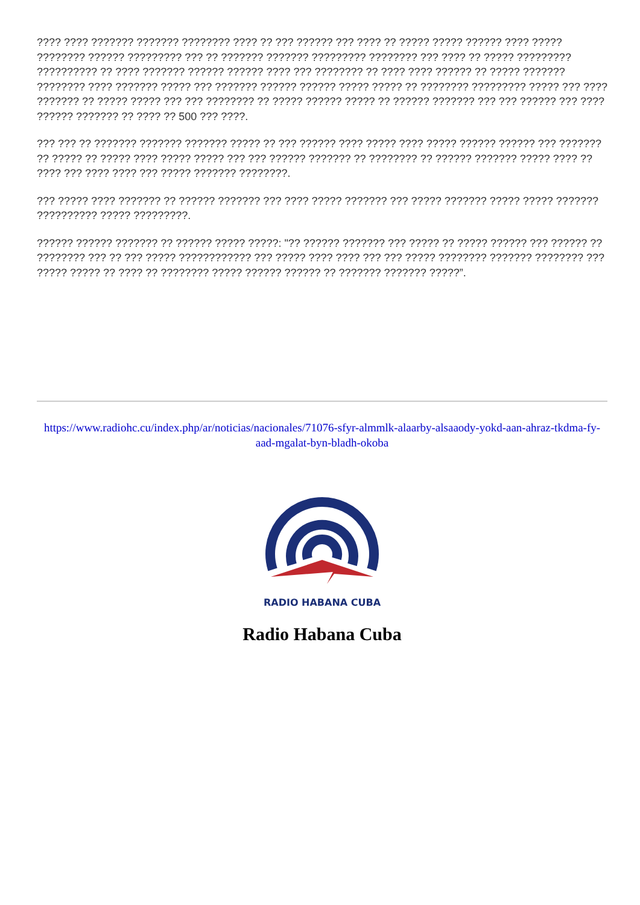???? ???? ??????? ??????? ???????? ???? ?? ??? ?????? ??? ???? ?? ????? ????? ?????? ???? ????? ???????? ?????? ????????? ??? ?? ??????? ??????? ????????? ???????? ??? ???? ?? ????? ????????? ?????????? ?? ???? ??????? ?????? ?????? ???? ??? ???????? ?? ???? ???? ?????? ?? ????? ??????? ???????? ???? ??????? ????? ??? ??????? ?????? ?????? ????? ????? ?? ???????? ????????? ????? ??? ???? ??????? ?? ????? ????? ??? ??? ???????? ?? ????? ?????? ????? ?? ?????? ??????? ??? ??? ?????? ??? ???? ?????? ??????? ?? ???? ?? 500 ??? ????.
??? ??? ?? ??????? ??????? ??????? ????? ?? ??? ?????? ???? ????? ???? ????? ?????? ?????? ??? ??????? ?? ????? ?? ????? ???? ????? ????? ??? ??? ?????? ??????? ?? ???????? ?? ?????? ??????? ????? ???? ?? ???? ??? ???? ???? ??? ????? ??????? ????????.
??? ????? ???? ??????? ?? ?????? ??????? ??? ???? ????? ??????? ??? ????? ??????? ????? ????? ??????? ?????????? ????? ?????????.
?????? ?????? ??????? ?? ?????? ????? ?????: "?? ?????? ??????? ??? ????? ?? ????? ?????? ??? ?????? ?? ???????? ??? ?? ??? ????? ???????????? ??? ????? ???? ???? ??? ??? ????? ???????? ??????? ???????? ??? ????? ????? ?? ???? ?? ???????? ????? ?????? ?????? ?? ??????? ??????? ?????”.
https://www.radiohc.cu/index.php/ar/noticias/nacionales/71076-sfyr-almmlk-alaarby-alsaaody-yokd-aan-ahraz-tkdma-fy-aad-mgalat-byn-bladh-okoba
RADIO HABANA CUBA
Radio Habana Cuba